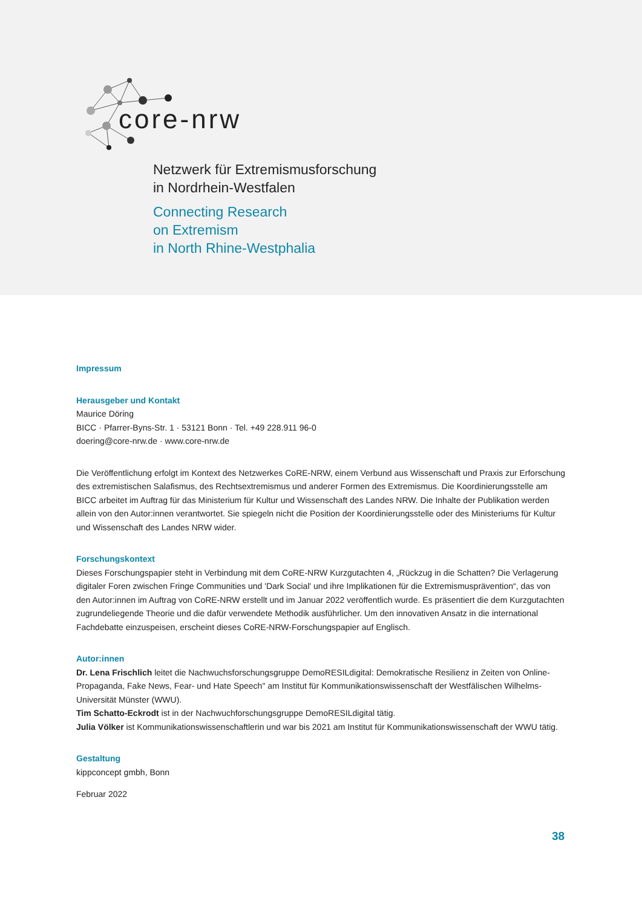core-nrw
Netzwerk für Extremismusforschung
in Nordrhein-Westfalen
Connecting Research
on Extremism
in North Rhine-Westphalia
Impressum
Herausgeber und Kontakt
Maurice Döring
BICC · Pfarrer-Byns-Str. 1 · 53121 Bonn · Tel. +49 228.911 96-0
doering@core-nrw.de · www.core-nrw.de
Die Veröffentlichung erfolgt im Kontext des Netzwerkes CoRE-NRW, einem Verbund aus Wissenschaft und Praxis zur Erforschung des extremistischen Salafismus, des Rechtsextremismus und anderer Formen des Extremismus. Die Koordinierungsstelle am BICC arbeitet im Auftrag für das Ministerium für Kultur und Wissenschaft des Landes NRW. Die Inhalte der Publikation werden allein von den Autor:innen verantwortet. Sie spiegeln nicht die Position der Koordinierungsstelle oder des Ministeriums für Kultur und Wissenschaft des Landes NRW wider.
Forschungskontext
Dieses Forschungspapier steht in Verbindung mit dem CoRE-NRW Kurzgutachten 4, „Rückzug in die Schatten? Die Verlagerung digitaler Foren zwischen Fringe Communities und 'Dark Social' und ihre Implikationen für die Extremismusprävention“, das von den Autor:innen im Auftrag von CoRE-NRW erstellt und im Januar 2022 veröffentlich wurde. Es präsentiert die dem Kurzgutachten zugrundeliegende Theorie und die dafür verwendete Methodik ausführlicher. Um den innovativen Ansatz in die international Fachdebatte einzuspeisen, erscheint dieses CoRE-NRW-Forschungspapier auf Englisch.
Autor:innen
Dr. Lena Frischlich leitet die Nachwuchsforschungsgruppe DemoRESILdigital: Demokratische Resilienz in Zeiten von Online-Propaganda, Fake News, Fear- und Hate Speech" am Institut für Kommunikationswissenschaft der Westfälischen Wilhelms-Universität Münster (WWU).
Tim Schatto-Eckrodt ist in der Nachwuchforschungsgruppe DemoRESILdigital tätig.
Julia Völker ist Kommunikationswissenschaftlerin und war bis 2021 am Institut für Kommunikationswissenschaft der WWU tätig.
Gestaltung
kippconcept gmbh, Bonn
Februar 2022
38